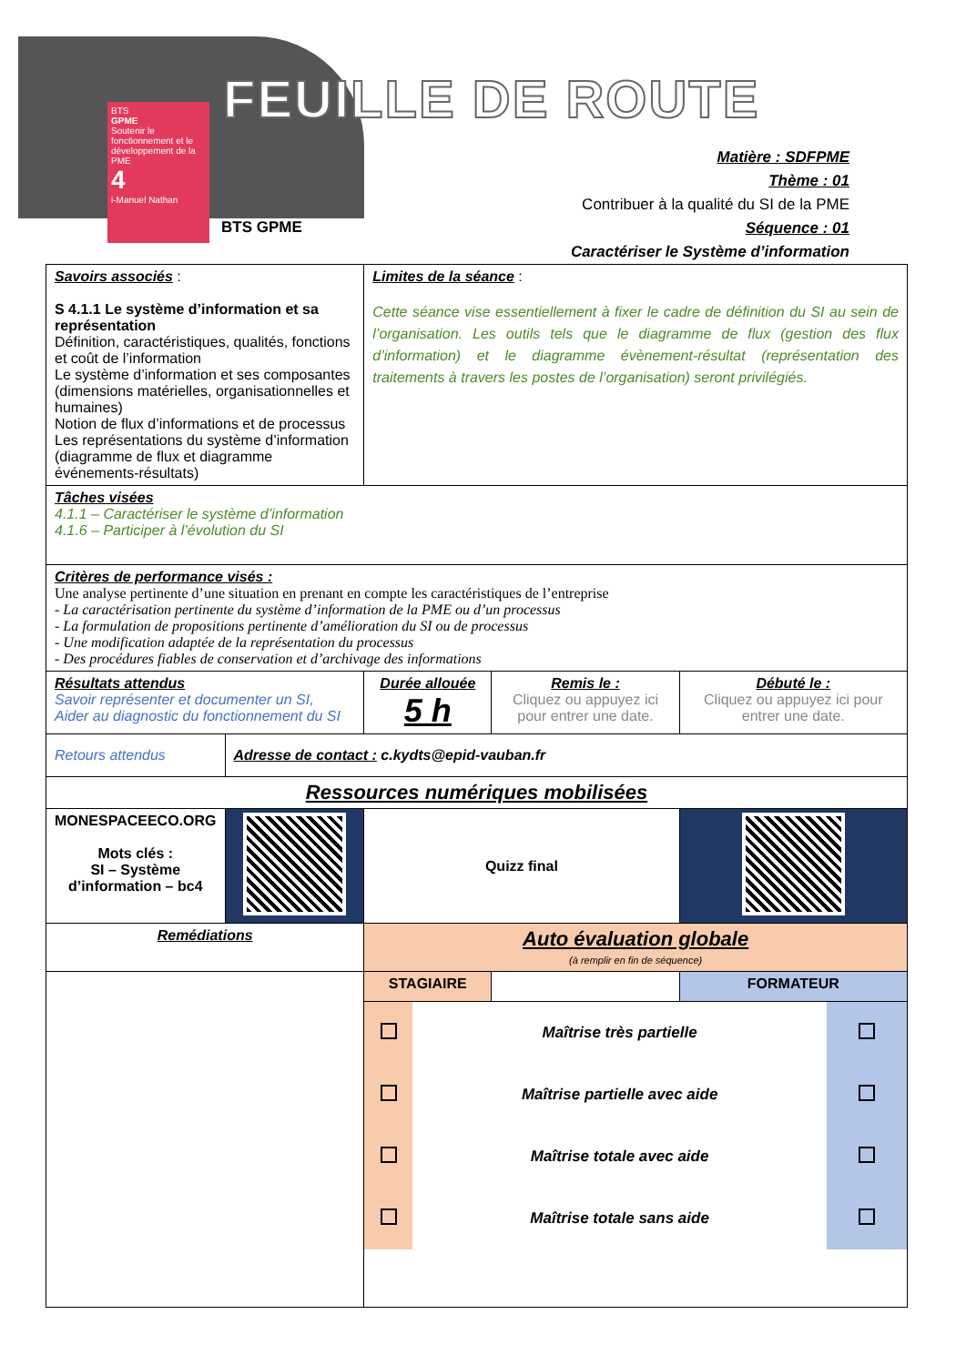BTS
GPME
Soutenir le fonctionnement et le développement de la PME
4
i-Manuel Nathan
FEUILLE DE ROUTE
BTS GPME
Matière : SDFPME
Thème : 01
Contribuer à la qualité du SI de la PME
Séquence : 01
Caractériser le Système d’information
| Savoirs associés : S 4.1.1 Le système d’information et sa représentation Définition, caractéristiques, qualités, fonctions et coût de l’information Le système d’information et ses composantes (dimensions matérielles, organisationnelles et humaines) Notion de flux d’informations et de processus Les représentations du système d’information (diagramme de flux et diagramme événements-résultats) | | Limites de la séance : Cette séance vise essentiellement à fixer le cadre de définition du SI au sein de l’organisation. Les outils tels que le diagramme de flux (gestion des flux d’information) et le diagramme évènement-résultat (représentation des traitements à travers les postes de l’organisation) seront privilégiés. | | | |
| Tâches visées 4.1.1 – Caractériser le système d’information 4.1.6 – Participer à l’évolution du SI | | | | | |
| Critères de performance visés : Une analyse pertinente d’une situation en prenant en compte les caractéristiques de l’entreprise - La caractérisation pertinente du système d’information de la PME ou d’un processus - La formulation de propositions pertinente d’amélioration du SI ou de processus - Une modification adaptée de la représentation du processus - Des procédures fiables de conservation et d’archivage des informations | | | | | |
| Résultats attendus Savoir représenter et documenter un SI, Aider au diagnostic du fonctionnement du SI | | Durée allouée 5 h | Remis le : Cliquez ou appuyez ici pour entrer une date. | Débuté le : Cliquez ou appuyez ici pour entrer une date. | |
| Retours attendus | Adresse de contact : c.kydts@epid-vauban.fr | | | | |
| Ressources numériques mobilisées | | | | | |
| MONESPACEECO.ORG Mots clés : SI – Système d’information – bc4 | | Quizz final | | | |
| Remédiations | | Auto évaluation globale (à remplir en fin de séquence) | | | |
| | | STAGIAIRE | | | FORMATEUR |
| | | / / Maîtrise très partielle / / / / Maîtrise partielle avec aide / / / / Maîtrise totale avec aide / / / / Maîtrise totale sans aide / / | | | |